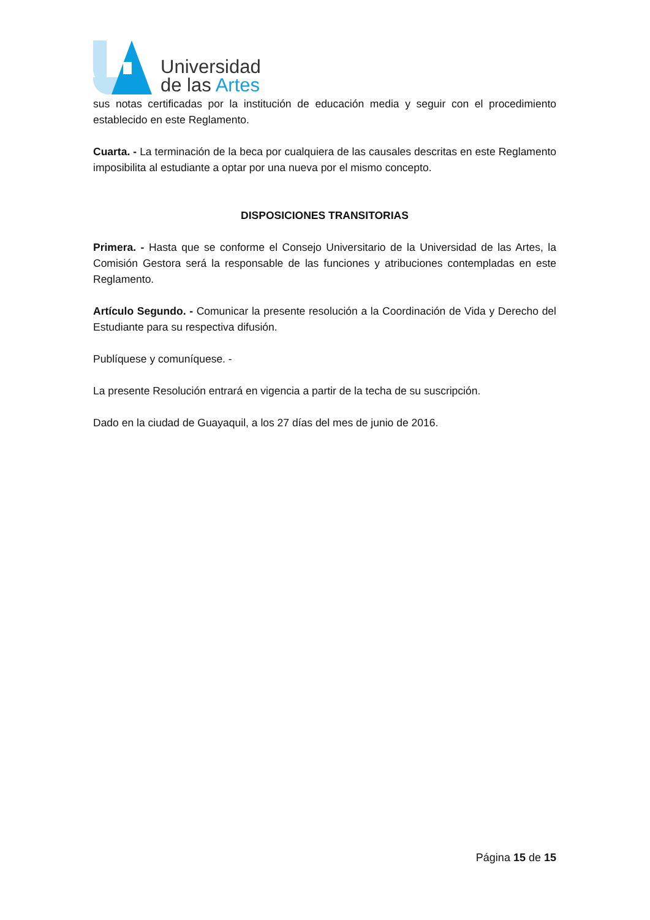Universidad
de las Artes
sus notas certificadas por la institución de educación media y seguir con el procedimiento establecido en este Reglamento.
Cuarta. - La terminación de la beca por cualquiera de las causales descritas en este Reglamento imposibilita al estudiante a optar por una nueva por el mismo concepto.
DISPOSICIONES TRANSITORIAS
Primera. - Hasta que se conforme el Consejo Universitario de la Universidad de las Artes, la Comisión Gestora será la responsable de las funciones y atribuciones contempladas en este Reglamento.
Artículo Segundo. - Comunicar la presente resolución a la Coordinación de Vida y Derecho del Estudiante para su respectiva difusión.
Publíquese y comuníquese. -
La presente Resolución entrará en vigencia a partir de la techa de su suscripción.
Dado en la ciudad de Guayaquil, a los 27 días del mes de junio de 2016.
Página 15 de 15